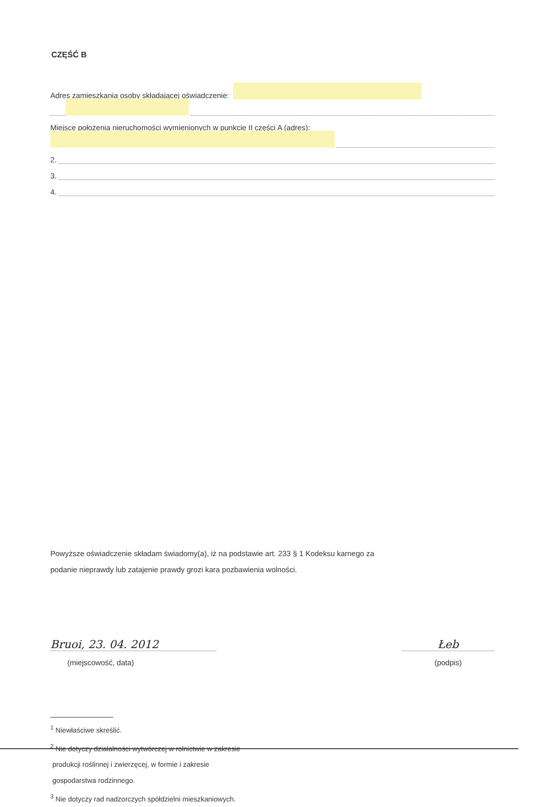CZĘŚĆ B
Adres zamieszkania osoby składającej oświadczenie:
Miejsce położenia nieruchomości wymienionych w punkcie II części A (adres):
2.
3.
4.
Powyższe oświadczenie składam świadomy(a), iż na podstawie art. 233 § 1 Kodeksu karnego za
podanie nieprawdy lub zatajenie prawdy grozi kara pozbawienia wolności.
Bruoi, 23. 04. 2012
(miejscowość, data)
Łeb
(podpis)
<sup>1</sup> Niewłaściwe skreślić.
<sup>2</sup> Nie dotyczy działalności wytwórczej w rolnictwie w zakresie
produkcji roślinnej i zwierzęcej, w formie i zakresie
gospodarstwa rodzinnego.
<sup>3</sup> Nie dotyczy rad nadzorczych spółdzielni mieszkaniowych.